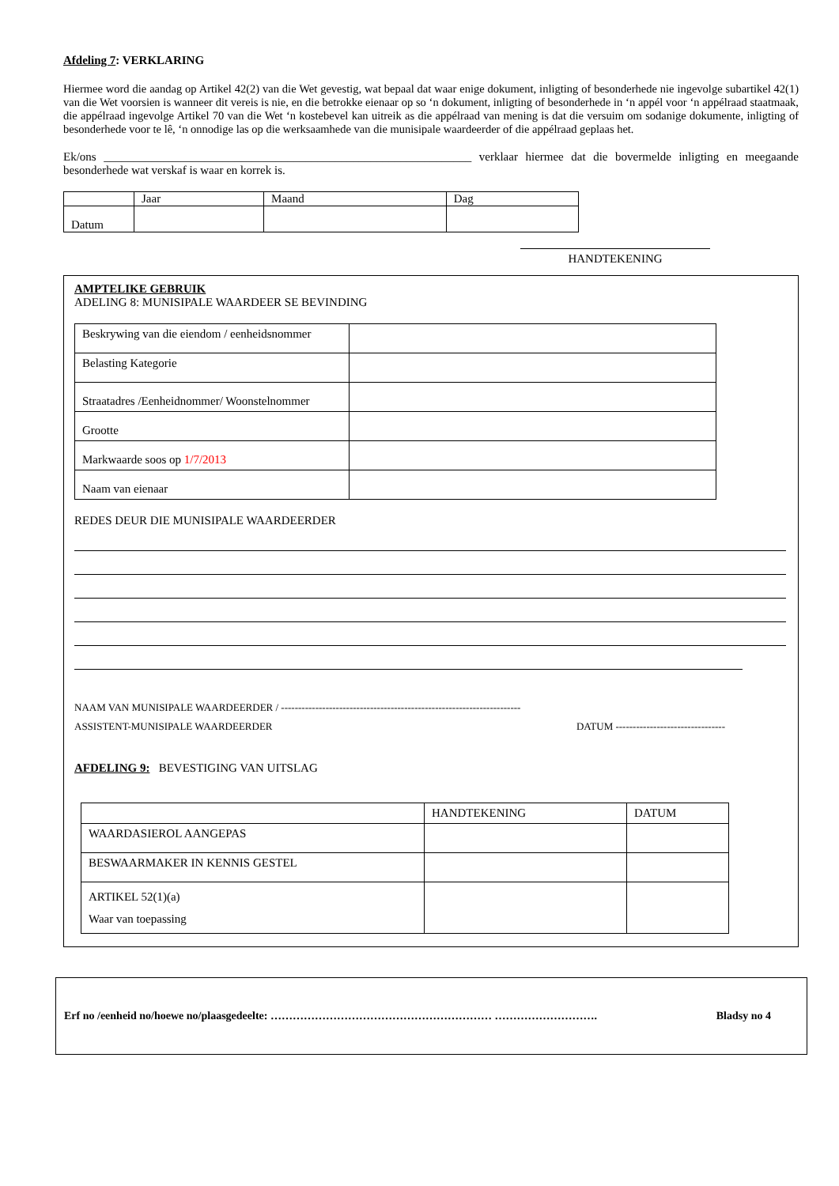Afdeling 7: VERKLARING
Hiermee word die aandag op Artikel 42(2) van die Wet gevestig, wat bepaal dat waar enige dokument, inligting of besonderhede nie ingevolge subartikel 42(1) van die Wet voorsien is wanneer dit vereis is nie, en die betrokke eienaar op so ‘n dokument, inligting of besonderhede in ‘n appél voor ‘n appélraad staatmaak, die appélraad ingevolge Artikel 70 van die Wet ‘n kostebevel kan uitreik as die appélraad van mening is dat die versuim om sodanige dokumente, inligting of besonderhede voor te lê, ‘n onnodige las op die werksaamhede van die munisipale waardeerder of die appélraad geplaas het.
Ek/ons ______________________________________________________________ verklaar hiermee dat die bovermelde inligting en meegaande besonderhede wat verskaf is waar en korrek is.
| | Jaar | Maand | Dag |
| Datum | | | |
HANDTEKENING
AMPTELIKE GEBRUIK
ADELING 8: MUNISIPALE WAARDEER SE BEVINDING
| Beskrywing van die eiendom / eenheidsnommer | |
| Belasting Kategorie | |
| Straatadres /Eenheidnommer/ Woonstelnommer | |
| Grootte | |
| Markwaarde soos op 1/7/2013 | |
| Naam van eienaar | |
REDES DEUR DIE MUNISIPALE WAARDEERDER
NAAM VAN MUNISIPALE WAARDEERDER / ----------------------------------------------------------------------
ASSISTENT-MUNISIPALE WAARDEERDER DATUM --------------------------------
AFDELING 9: BEVESTIGING VAN UITSLAG
| | HANDTEKENING | DATUM |
| WAARDASIEROL AANGEPAS | | |
| BESWAARMAKER IN KENNIS GESTEL | | |
| ARTIKEL 52(1)(a) Waar van toepassing | | |
Erf no /eenheid no/hoewe no/plaasgedeelte: …………………………………………………… ………………………. Bladsy no 4